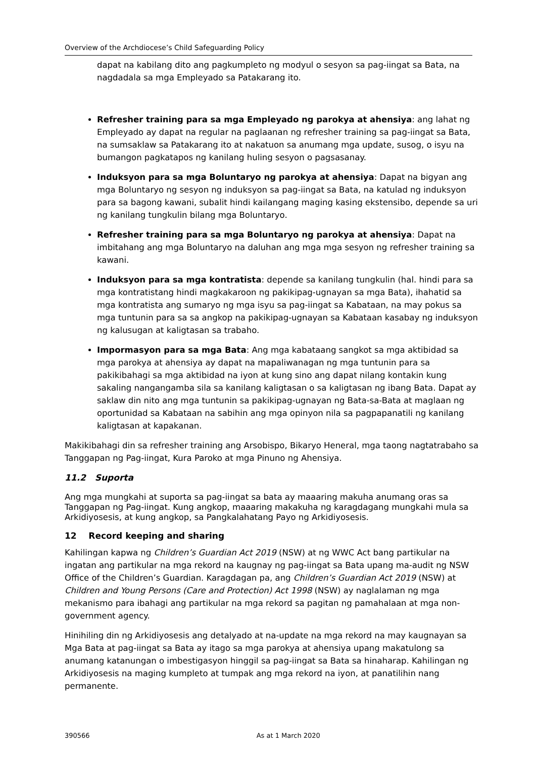Overview of the Archdiocese’s Child Safeguarding Policy
dapat na kabilang dito ang pagkumpleto ng modyul o sesyon sa pag-iingat sa Bata, na nagdadala sa mga Empleyado sa Patakarang ito.
Refresher training para sa mga Empleyado ng parokya at ahensiya: ang lahat ng Empleyado ay dapat na regular na paglaanan ng refresher training sa pag-iingat sa Bata, na sumsaklaw sa Patakarang ito at nakatuon sa anumang mga update, susog, o isyu na bumangon pagkatapos ng kanilang huling sesyon o pagsasanay.
Induksyon para sa mga Boluntaryo ng parokya at ahensiya: Dapat na bigyan ang mga Boluntaryo ng sesyon ng induksyon sa pag-iingat sa Bata, na katulad ng induksyon para sa bagong kawani, subalit hindi kailangang maging kasing ekstensibo, depende sa uri ng kanilang tungkulin bilang mga Boluntaryo.
Refresher training para sa mga Boluntaryo ng parokya at ahensiya: Dapat na imbitahang ang mga Boluntaryo na daluhan ang mga mga sesyon ng refresher training sa kawani.
Induksyon para sa mga kontratista: depende sa kanilang tungkulin (hal. hindi para sa mga kontratistang hindi magkakaroon ng pakikipag-ugnayan sa mga Bata), ihahatid sa mga kontratista ang sumaryo ng mga isyu sa pag-iingat sa Kabataan, na may pokus sa mga tuntunin para sa sa angkop na pakikipag-ugnayan sa Kabataan kasabay ng induksyon ng kalusugan at kaligtasan sa trabaho.
Impormasyon para sa mga Bata: Ang mga kabataang sangkot sa mga aktibidad sa mga parokya at ahensiya ay dapat na mapaliwanagan ng mga tuntunin para sa pakikibahagi sa mga aktibidad na iyon at kung sino ang dapat nilang kontakin kung sakaling nangangamba sila sa kanilang kaligtasan o sa kaligtasan ng ibang Bata. Dapat ay saklaw din nito ang mga tuntunin sa pakikipag-ugnayan ng Bata-sa-Bata at maglaan ng oportunidad sa Kabataan na sabihin ang mga opinyon nila sa pagpapanatili ng kanilang kaligtasan at kapakanan.
Makikibahagi din sa refresher training ang Arsobispo, Bikaryo Heneral, mga taong nagtatrabaho sa Tanggapan ng Pag-iingat, Kura Paroko at mga Pinuno ng Ahensiya.
11.2 Suporta
Ang mga mungkahi at suporta sa pag-iingat sa bata ay maaaring makuha anumang oras sa Tanggapan ng Pag-iingat. Kung angkop, maaaring makakuha ng karagdagang mungkahi mula sa Arkidiyosesis, at kung angkop, sa Pangkalahatang Payo ng Arkidiyosesis.
12 Record keeping and sharing
Kahilingan kapwa ng Children’s Guardian Act 2019 (NSW) at ng WWC Act bang partikular na ingatan ang partikular na mga rekord na kaugnay ng pag-iingat sa Bata upang ma-audit ng NSW Office of the Children’s Guardian. Karagdagan pa, ang Children’s Guardian Act 2019 (NSW) at Children and Young Persons (Care and Protection) Act 1998 (NSW) ay naglalaman ng mga mekanismo para ibahagi ang partikular na mga rekord sa pagitan ng pamahalaan at mga non-government agency.
Hinihiling din ng Arkidiyosesis ang detalyado at na-update na mga rekord na may kaugnayan sa Mga Bata at pag-iingat sa Bata ay itago sa mga parokya at ahensiya upang makatulong sa anumang katanungan o imbestigasyon hinggil sa pag-iingat sa Bata sa hinaharap. Kahilingan ng Arkidiyosesis na maging kumpleto at tumpak ang mga rekord na iyon, at panatilihin nang permanente.
390566 As at 1 March 2020